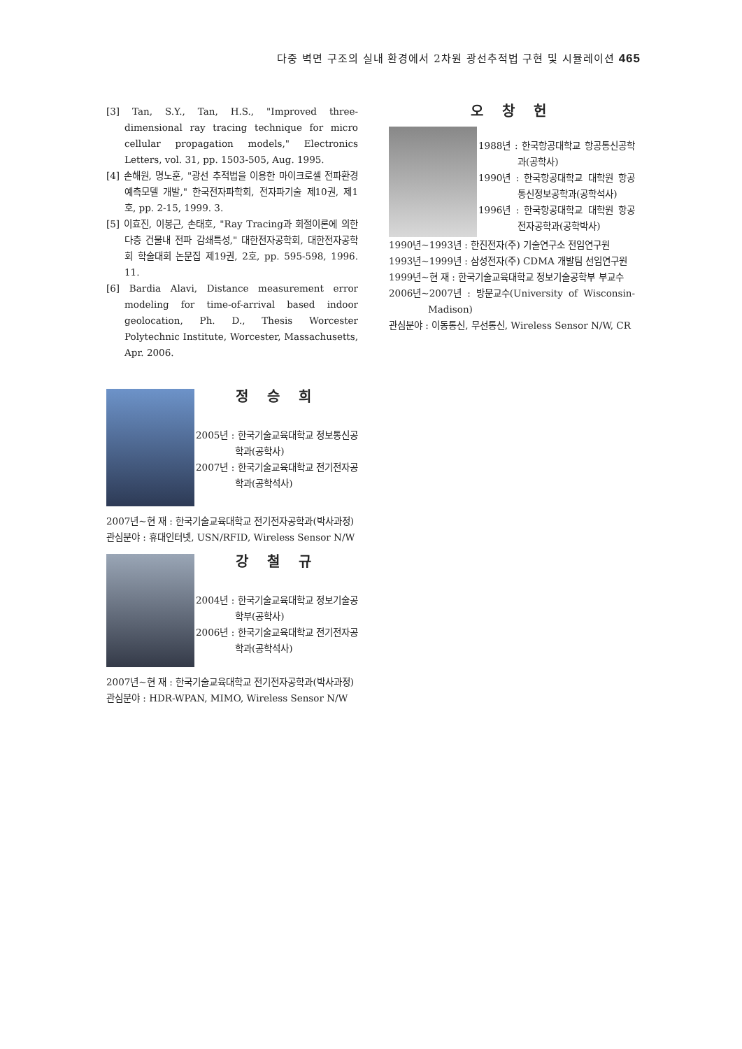다중 벽면 구조의 실내 환경에서 2차원 광선추적법 구현 및 시뮬레이션 465
[3] Tan, S.Y., Tan, H.S., "Improved three-dimensional ray tracing technique for micro cellular propagation models," Electronics Letters, vol. 31, pp. 1503-505, Aug. 1995.
[4] 손해원, 명노훈, "광선 추적법을 이용한 마이크로셀 전파환경 예측모델 개발," 한국전자파학회, 전자파기술 제10권, 제1호, pp. 2-15, 1999. 3.
[5] 이효진, 이봉근, 손태호, "Ray Tracing과 회절이론에 의한 다층 건물내 전파 감쇄특성," 대한전자공학회, 대한전자공학회 학술대회 논문집 제19권, 2호, pp. 595-598, 1996. 11.
[6] Bardia Alavi, Distance measurement error modeling for time-of-arrival based indoor geolocation, Ph. D., Thesis Worcester Polytechnic Institute, Worcester, Massachusetts, Apr. 2006.
정 승 희
2005년 : 한국기술교육대학교 정보통신공학과(공학사)
2007년 : 한국기술교육대학교 전기전자공학과(공학석사)
2007년~현 재 : 한국기술교육대학교 전기전자공학과(박사과정)
관심분야 : 휴대인터넷, USN/RFID, Wireless Sensor N/W
강 철 규
2004년 : 한국기술교육대학교 정보기술공학부(공학사)
2006년 : 한국기술교육대학교 전기전자공학과(공학석사)
2007년~현 재 : 한국기술교육대학교 전기전자공학과(박사과정)
관심분야 : HDR-WPAN, MIMO, Wireless Sensor N/W
오 창 헌
1988년 : 한국항공대학교 항공통신공학과(공학사)
1990년 : 한국항공대학교 대학원 항공통신정보공학과(공학석사)
1996년 : 한국항공대학교 대학원 항공전자공학과(공학박사)
1990년~1993년 : 한진전자(주) 기술연구소 전임연구원
1993년~1999년 : 삼성전자(주) CDMA 개발팀 선임연구원
1999년~현 재 : 한국기술교육대학교 정보기술공학부 부교수
2006년~2007년 : 방문교수(University of Wisconsin-Madison)
관심분야 : 이동통신, 무선통신, Wireless Sensor N/W, CR